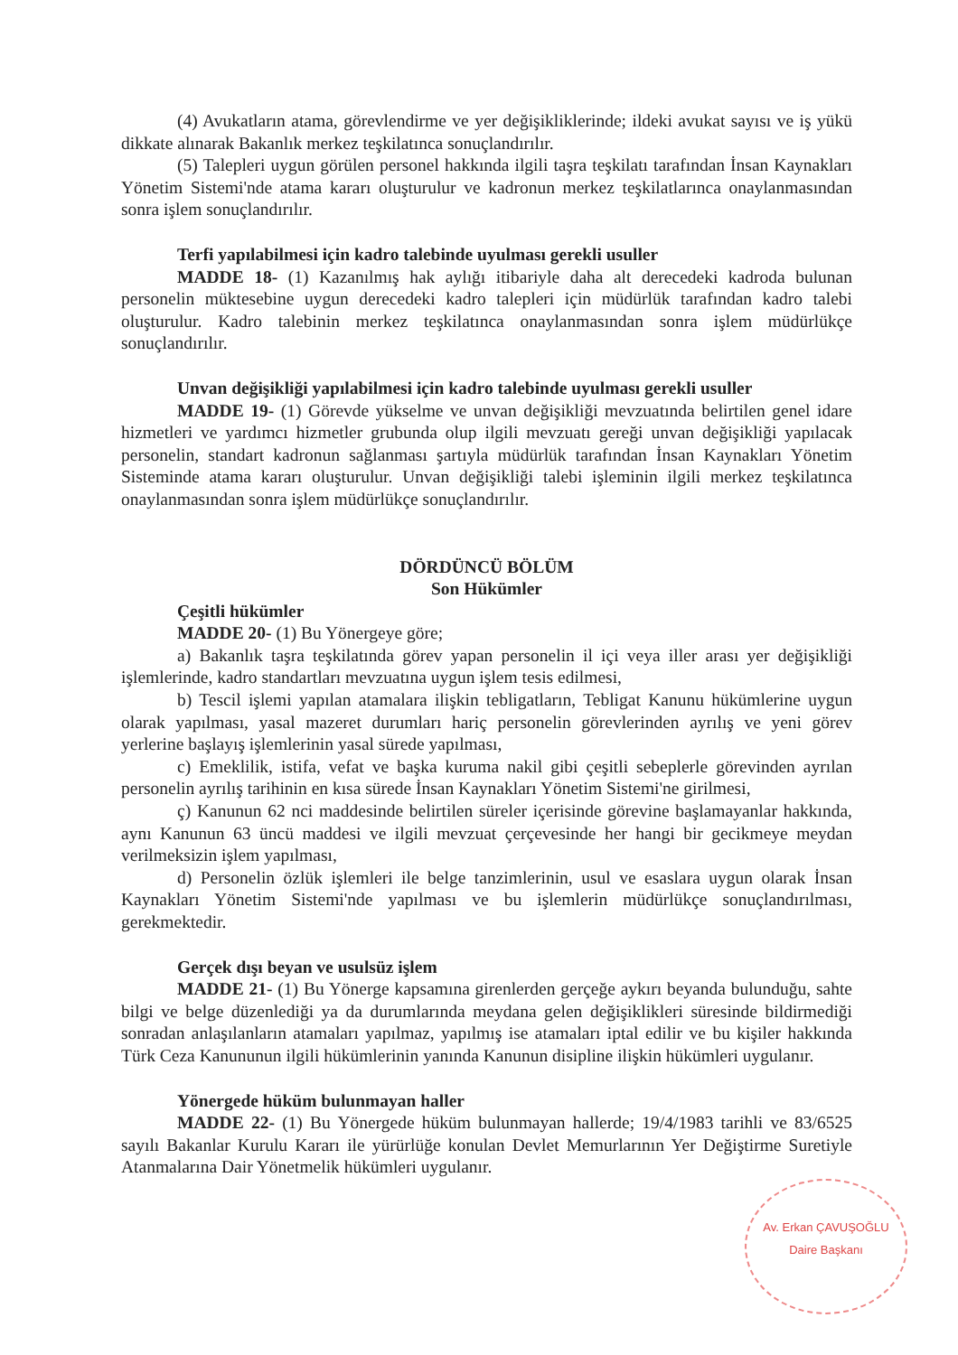(4) Avukatların atama, görevlendirme ve yer değişikliklerinde; ildeki avukat sayısı ve iş yükü dikkate alınarak Bakanlık merkez teşkilatınca sonuçlandırılır.
(5) Talepleri uygun görülen personel hakkında ilgili taşra teşkilatı tarafından İnsan Kaynakları Yönetim Sistemi'nde atama kararı oluşturulur ve kadronun merkez teşkilatlarınca onaylanmasından sonra işlem sonuçlandırılır.
Terfi yapılabilmesi için kadro talebinde uyulması gerekli usuller
MADDE 18- (1) Kazanılmış hak aylığı itibariyle daha alt derecedeki kadroda bulunan personelin müktesebine uygun derecedeki kadro talepleri için müdürlük tarafından kadro talebi oluşturulur. Kadro talebinin merkez teşkilatınca onaylanmasından sonra işlem müdürlükçe sonuçlandırılır.
Unvan değişikliği yapılabilmesi için kadro talebinde uyulması gerekli usuller
MADDE 19- (1) Görevde yükselme ve unvan değişikliği mevzuatında belirtilen genel idare hizmetleri ve yardımcı hizmetler grubunda olup ilgili mevzuatı gereği unvan değişikliği yapılacak personelin, standart kadronun sağlanması şartıyla müdürlük tarafından İnsan Kaynakları Yönetim Sisteminde atama kararı oluşturulur. Unvan değişikliği talebi işleminin ilgili merkez teşkilatınca onaylanmasından sonra işlem müdürlükçe sonuçlandırılır.
DÖRDÜNCÜ BÖLÜM
Son Hükümler
Çeşitli hükümler
MADDE 20- (1) Bu Yönergeye göre;
a) Bakanlık taşra teşkilatında görev yapan personelin il içi veya iller arası yer değişikliği işlemlerinde, kadro standartları mevzuatına uygun işlem tesis edilmesi,
b) Tescil işlemi yapılan atamalara ilişkin tebligatların, Tebligat Kanunu hükümlerine uygun olarak yapılması, yasal mazeret durumları hariç personelin görevlerinden ayrılış ve yeni görev yerlerine başlayış işlemlerinin yasal sürede yapılması,
c) Emeklilik, istifa, vefat ve başka kuruma nakil gibi çeşitli sebeplerle görevinden ayrılan personelin ayrılış tarihinin en kısa sürede İnsan Kaynakları Yönetim Sistemi'ne girilmesi,
ç) Kanunun 62 nci maddesinde belirtilen süreler içerisinde görevine başlamayanlar hakkında, aynı Kanunun 63 üncü maddesi ve ilgili mevzuat çerçevesinde her hangi bir gecikmeye meydan verilmeksizin işlem yapılması,
d) Personelin özlük işlemleri ile belge tanzimlerinin, usul ve esaslara uygun olarak İnsan Kaynakları Yönetim Sistemi'nde yapılması ve bu işlemlerin müdürlükçe sonuçlandırılması, gerekmektedir.
Gerçek dışı beyan ve usulsüz işlem
MADDE 21- (1) Bu Yönerge kapsamına girenlerden gerçeğe aykırı beyanda bulunduğu, sahte bilgi ve belge düzenlediği ya da durumlarında meydana gelen değişiklikleri süresinde bildirmediği sonradan anlaşılanların atamaları yapılmaz, yapılmış ise atamaları iptal edilir ve bu kişiler hakkında Türk Ceza Kanununun ilgili hükümlerinin yanında Kanunun disipline ilişkin hükümleri uygulanır.
Yönergede hüküm bulunmayan haller
MADDE 22- (1) Bu Yönergede hüküm bulunmayan hallerde; 19/4/1983 tarihli ve 83/6525 sayılı Bakanlar Kurulu Kararı ile yürürlüğe konulan Devlet Memurlarının Yer Değiştirme Suretiyle Atanmalarına Dair Yönetmelik hükümleri uygulanır.
Av. Erkan ÇAVUŞOĞLU
Daire Başkanı